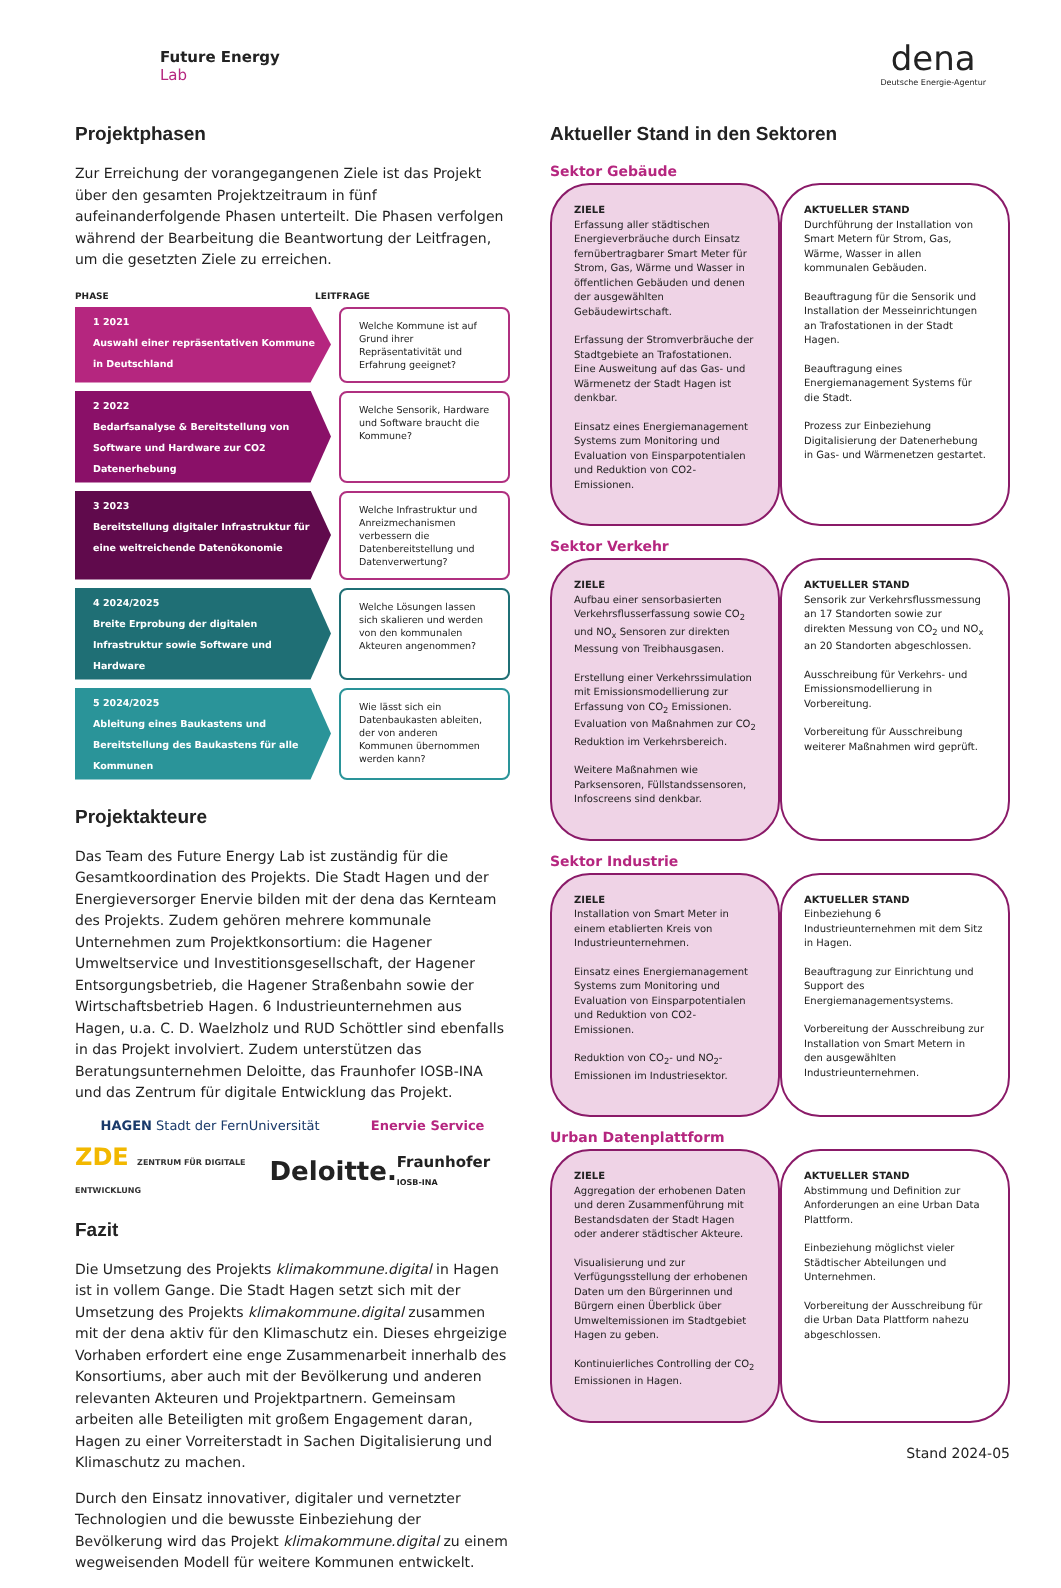Future Energy
Lab
dena
Deutsche Energie-Agentur
Projektphasen
Zur Erreichung der vorangegangenen Ziele ist das Projekt über den gesamten Projektzeitraum in fünf aufeinanderfolgende Phasen unterteilt. Die Phasen verfolgen während der Bearbeitung die Beantwortung der Leitfragen, um die gesetzten Ziele zu erreichen.
PHASE LEITFRAGE
1 2021
Auswahl einer repräsentativen Kommune in Deutschland
Welche Kommune ist auf Grund ihrer Repräsentativität und Erfahrung geeignet?
2 2022
Bedarfsanalyse & Bereitstellung von Software und Hardware zur CO2 Datenerhebung
Welche Sensorik, Hardware und Software braucht die Kommune?
3 2023
Bereitstellung digitaler Infrastruktur für eine weitreichende Datenökonomie
Welche Infrastruktur und Anreizmechanismen verbessern die Datenbereitstellung und Datenverwertung?
4 2024/2025
Breite Erprobung der digitalen Infrastruktur sowie Software und Hardware
Welche Lösungen lassen sich skalieren und werden von den kommunalen Akteuren angenommen?
5 2024/2025
Ableitung eines Baukastens und Bereitstellung des Baukastens für alle Kommunen
Wie lässt sich ein Datenbaukasten ableiten, der von anderen Kommunen übernommen werden kann?
Projektakteure
Das Team des Future Energy Lab ist zuständig für die Gesamtkoordination des Projekts. Die Stadt Hagen und der Energieversorger Enervie bilden mit der dena das Kernteam des Projekts. Zudem gehören mehrere kommunale Unternehmen zum Projektkonsortium: die Hagener Umweltservice und Investitionsgesellschaft, der Hagener Entsorgungsbetrieb, die Hagener Straßenbahn sowie der Wirtschaftsbetrieb Hagen. 6 Industrieunternehmen aus Hagen, u.a. C. D. Waelzholz und RUD Schöttler sind ebenfalls in das Projekt involviert. Zudem unterstützen das Beratungsunternehmen Deloitte, das Fraunhofer IOSB-INA und das Zentrum für digitale Entwicklung das Projekt.
HAGEN Stadt der FernUniversität Enervie Service
ZDE ZENTRUM FÜR DIGITALE ENTWICKLUNG Deloitte. Fraunhofer IOSB-INA
Fazit
Die Umsetzung des Projekts klimakommune.digital in Hagen ist in vollem Gange. Die Stadt Hagen setzt sich mit der Umsetzung des Projekts klimakommune.digital zusammen mit der dena aktiv für den Klimaschutz ein. Dieses ehrgeizige Vorhaben erfordert eine enge Zusammenarbeit innerhalb des Konsortiums, aber auch mit der Bevölkerung und anderen relevanten Akteuren und Projektpartnern. Gemeinsam arbeiten alle Beteiligten mit großem Engagement daran, Hagen zu einer Vorreiterstadt in Sachen Digitalisierung und Klimaschutz zu machen.
Durch den Einsatz innovativer, digitaler und vernetzter Technologien und die bewusste Einbeziehung der Bevölkerung wird das Projekt klimakommune.digital zu einem wegweisenden Modell für weitere Kommunen entwickelt.
Aktueller Stand in den Sektoren
Sektor Gebäude
ZIELE
Erfassung aller städtischen Energieverbräuche durch Einsatz fernübertragbarer Smart Meter für Strom, Gas, Wärme und Wasser in öffentlichen Gebäuden und denen der ausgewählten Gebäudewirtschaft.
Erfassung der Stromverbräuche der Stadtgebiete an Trafostationen. Eine Ausweitung auf das Gas- und Wärmenetz der Stadt Hagen ist denkbar.
Einsatz eines Energiemanagement Systems zum Monitoring und Evaluation von Einsparpotentialen und Reduktion von CO2-Emissionen.
AKTUELLER STAND
Durchführung der Installation von Smart Metern für Strom, Gas, Wärme, Wasser in allen kommunalen Gebäuden.
Beauftragung für die Sensorik und Installation der Messeinrichtungen an Trafostationen in der Stadt Hagen.
Beauftragung eines Energiemanagement Systems für die Stadt.
Prozess zur Einbeziehung Digitalisierung der Datenerhebung in Gas- und Wärmenetzen gestartet.
Sektor Verkehr
ZIELE
Aufbau einer sensorbasierten Verkehrsflusserfassung sowie CO<sub>2</sub> und NO<sub>x</sub> Sensoren zur direkten Messung von Treibhausgasen.
Erstellung einer Verkehrssimulation mit Emissionsmodellierung zur Erfassung von CO<sub>2</sub> Emissionen. Evaluation von Maßnahmen zur CO<sub>2</sub> Reduktion im Verkehrsbereich.
Weitere Maßnahmen wie Parksensoren, Füllstandssensoren, Infoscreens sind denkbar.
AKTUELLER STAND
Sensorik zur Verkehrsflussmessung an 17 Standorten sowie zur direkten Messung von CO<sub>2</sub> und NO<sub>x</sub> an 20 Standorten abgeschlossen.
Ausschreibung für Verkehrs- und Emissionsmodellierung in Vorbereitung.
Vorbereitung für Ausschreibung weiterer Maßnahmen wird geprüft.
Sektor Industrie
ZIELE
Installation von Smart Meter in einem etablierten Kreis von Industrieunternehmen.
Einsatz eines Energiemanagement Systems zum Monitoring und Evaluation von Einsparpotentialen und Reduktion von CO2-Emissionen.
Reduktion von CO<sub>2</sub>- und NO<sub>2</sub>-Emissionen im Industriesektor.
AKTUELLER STAND
Einbeziehung 6 Industrieunternehmen mit dem Sitz in Hagen.
Beauftragung zur Einrichtung und Support des Energiemanagementsystems.
Vorbereitung der Ausschreibung zur Installation von Smart Metern in den ausgewählten Industrieunternehmen.
Urban Datenplattform
ZIELE
Aggregation der erhobenen Daten und deren Zusammenführung mit Bestandsdaten der Stadt Hagen oder anderer städtischer Akteure.
Visualisierung und zur Verfügungsstellung der erhobenen Daten um den Bürgerinnen und Bürgern einen Überblick über Umweltemissionen im Stadtgebiet Hagen zu geben.
Kontinuierliches Controlling der CO<sub>2</sub> Emissionen in Hagen.
AKTUELLER STAND
Abstimmung und Definition zur Anforderungen an eine Urban Data Plattform.
Einbeziehung möglichst vieler Städtischer Abteilungen und Unternehmen.
Vorbereitung der Ausschreibung für die Urban Data Plattform nahezu abgeschlossen.
Stand 2024-05